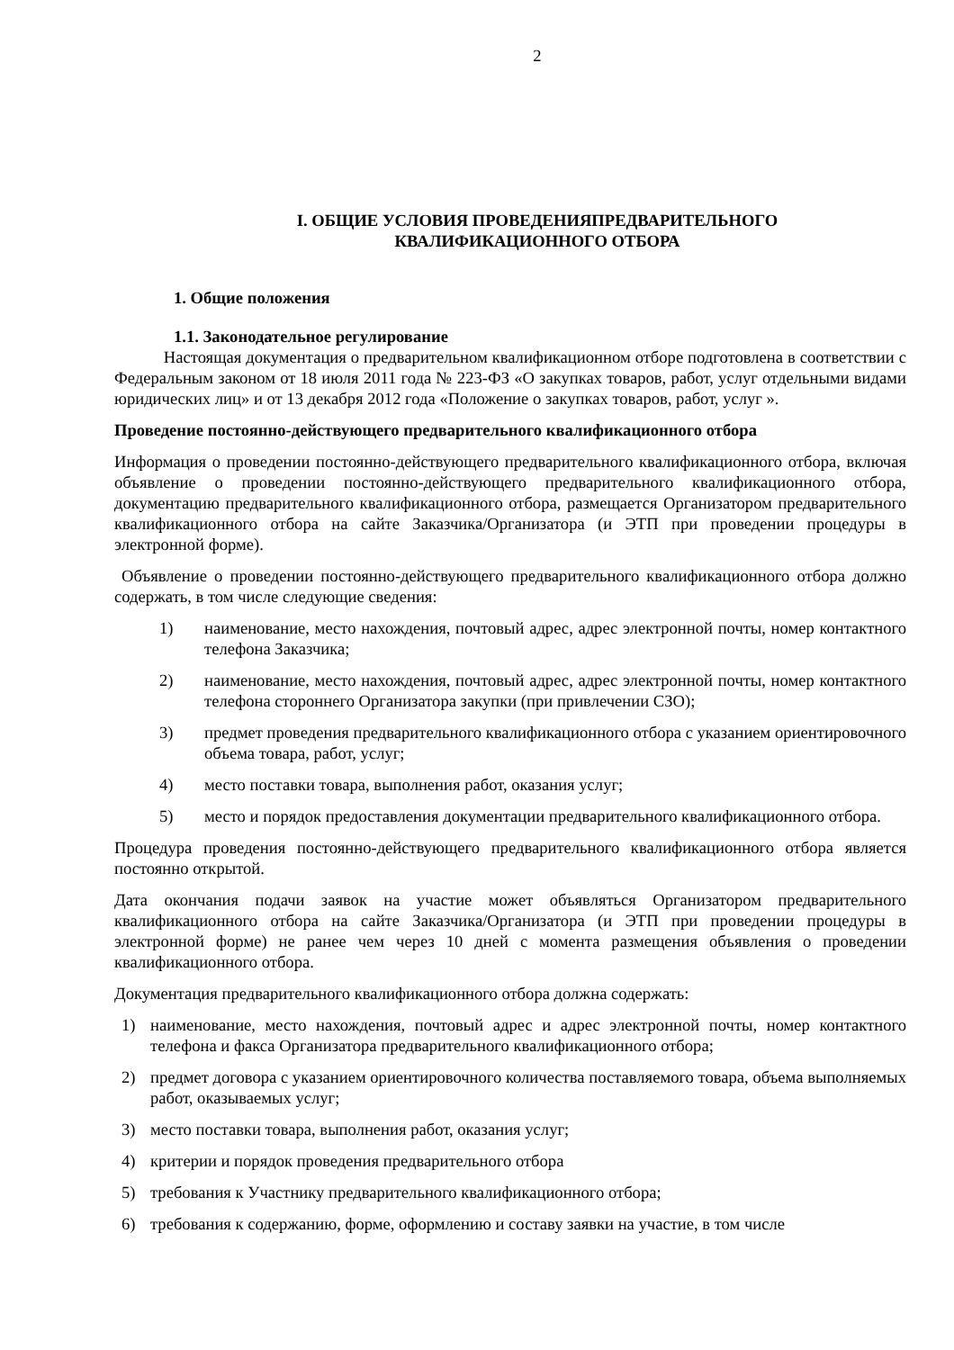2
I. ОБЩИЕ УСЛОВИЯ ПРОВЕДЕНИЯПРЕДВАРИТЕЛЬНОГО
КВАЛИФИКАЦИОННОГО ОТБОРА
1. Общие положения
1.1. Законодательное регулирование
Настоящая документация о предварительном квалификационном отборе подготовлена в соответствии с Федеральным законом от 18 июля 2011 года № 223-ФЗ «О закупках товаров, работ, услуг отдельными видами юридических лиц» и от 13 декабря 2012 года «Положение о закупках товаров, работ, услуг ».
Проведение постоянно-действующего предварительного квалификационного отбора
Информация о проведении постоянно-действующего предварительного квалификационного отбора, включая объявление о проведении постоянно-действующего предварительного квалификационного отбора, документацию предварительного квалификационного отбора, размещается Организатором предварительного квалификационного отбора на сайте Заказчика/Организатора (и ЭТП при проведении процедуры в электронной форме).
Объявление о проведении постоянно-действующего предварительного квалификационного отбора должно содержать, в том числе следующие сведения:
1) наименование, место нахождения, почтовый адрес, адрес электронной почты, номер контактного телефона Заказчика;
2) наименование, место нахождения, почтовый адрес, адрес электронной почты, номер контактного телефона стороннего Организатора закупки (при привлечении СЗО);
3) предмет проведения предварительного квалификационного отбора с указанием ориентировочного объема товара, работ, услуг;
4) место поставки товара, выполнения работ, оказания услуг;
5) место и порядок предоставления документации предварительного квалификационного отбора.
Процедура проведения постоянно-действующего предварительного квалификационного отбора является постоянно открытой.
Дата окончания подачи заявок на участие может объявляться Организатором предварительного квалификационного отбора на сайте Заказчика/Организатора (и ЭТП при проведении процедуры в электронной форме) не ранее чем через 10 дней с момента размещения объявления о проведении квалификационного отбора.
Документация предварительного квалификационного отбора должна содержать:
1) наименование, место нахождения, почтовый адрес и адрес электронной почты, номер контактного телефона и факса Организатора предварительного квалификационного отбора;
2) предмет договора с указанием ориентировочного количества поставляемого товара, объема выполняемых работ, оказываемых услуг;
3) место поставки товара, выполнения работ, оказания услуг;
4) критерии и порядок проведения предварительного отбора
5) требования к Участнику предварительного квалификационного отбора;
6) требования к содержанию, форме, оформлению и составу заявки на участие, в том числе